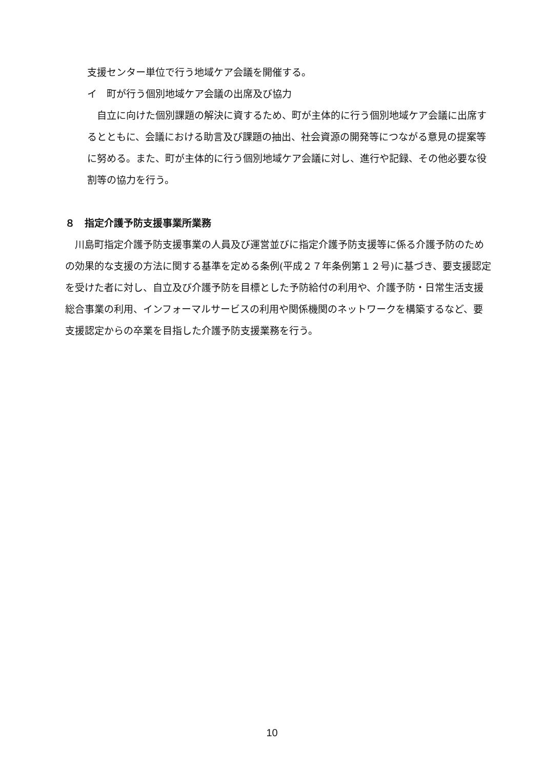支援センター単位で行う地域ケア会議を開催する。
イ　町が行う個別地域ケア会議の出席及び協力
　自立に向けた個別課題の解決に資するため、町が主体的に行う個別地域ケア会議に出席するとともに、会議における助言及び課題の抽出、社会資源の開発等につながる意見の提案等に努める。また、町が主体的に行う個別地域ケア会議に対し、進行や記録、その他必要な役割等の協力を行う。
８　指定介護予防支援事業所業務
　川島町指定介護予防支援事業の人員及び運営並びに指定介護予防支援等に係る介護予防のための効果的な支援の方法に関する基準を定める条例(平成２７年条例第１２号)に基づき、要支援認定を受けた者に対し、自立及び介護予防を目標とした予防給付の利用や、介護予防・日常生活支援総合事業の利用、インフォーマルサービスの利用や関係機関のネットワークを構築するなど、要支援認定からの卒業を目指した介護予防支援業務を行う。
10